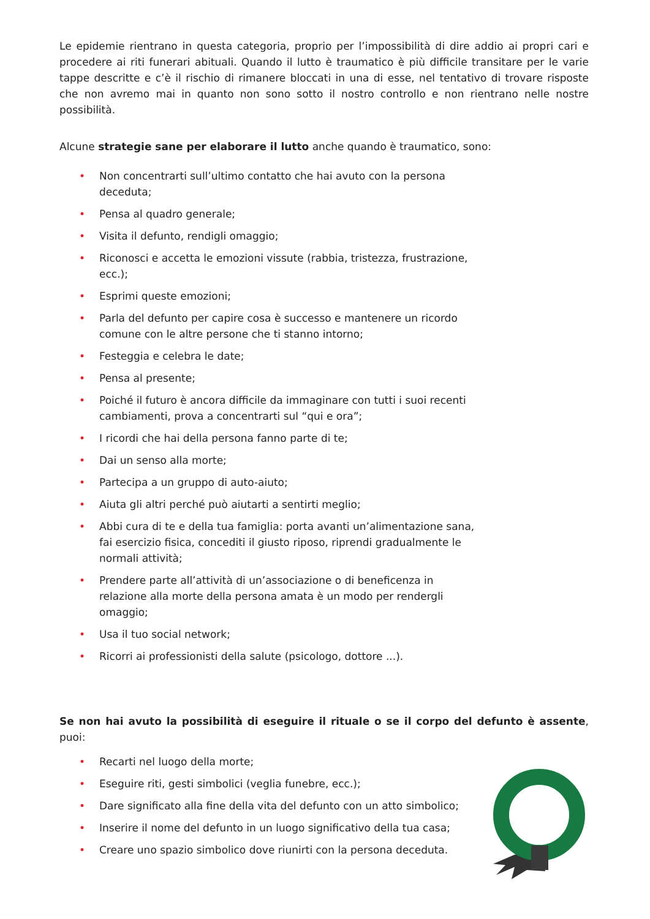Le epidemie rientrano in questa categoria, proprio per l’impossibilità di dire addio ai propri cari e procedere ai riti funerari abituali. Quando il lutto è traumatico è più difficile transitare per le varie tappe descritte e c’è il rischio di rimanere bloccati in una di esse, nel tentativo di trovare risposte che non avremo mai in quanto non sono sotto il nostro controllo e non rientrano nelle nostre possibilità.
Alcune strategie sane per elaborare il lutto anche quando è traumatico, sono:
• Non concentrarti sull’ultimo contatto che hai avuto con la persona deceduta;
• Pensa al quadro generale;
• Visita il defunto, rendigli omaggio;
• Riconosci e accetta le emozioni vissute (rabbia, tristezza, frustrazione, ecc.);
• Esprimi queste emozioni;
• Parla del defunto per capire cosa è successo e mantenere un ricordo comune con le altre persone che ti stanno intorno;
• Festeggia e celebra le date;
• Pensa al presente;
• Poiché il futuro è ancora difficile da immaginare con tutti i suoi recenti cambiamenti, prova a concentrarti sul “qui e ora”;
• I ricordi che hai della persona fanno parte di te;
• Dai un senso alla morte;
• Partecipa a un gruppo di auto-aiuto;
• Aiuta gli altri perché può aiutarti a sentirti meglio;
• Abbi cura di te e della tua famiglia: porta avanti un’alimentazione sana, fai esercizio fisica, concediti il giusto riposo, riprendi gradualmente le normali attività;
• Prendere parte all’attività di un’associazione o di beneficenza in relazione alla morte della persona amata è un modo per rendergli omaggio;
• Usa il tuo social network;
• Ricorri ai professionisti della salute (psicologo, dottore ...).
Se non hai avuto la possibilità di eseguire il rituale o se il corpo del defunto è assente, puoi:
• Recarti nel luogo della morte;
• Eseguire riti, gesti simbolici (veglia funebre, ecc.);
• Dare significato alla fine della vita del defunto con un atto simbolico;
• Inserire il nome del defunto in un luogo significativo della tua casa;
• Creare uno spazio simbolico dove riunirti con la persona deceduta.